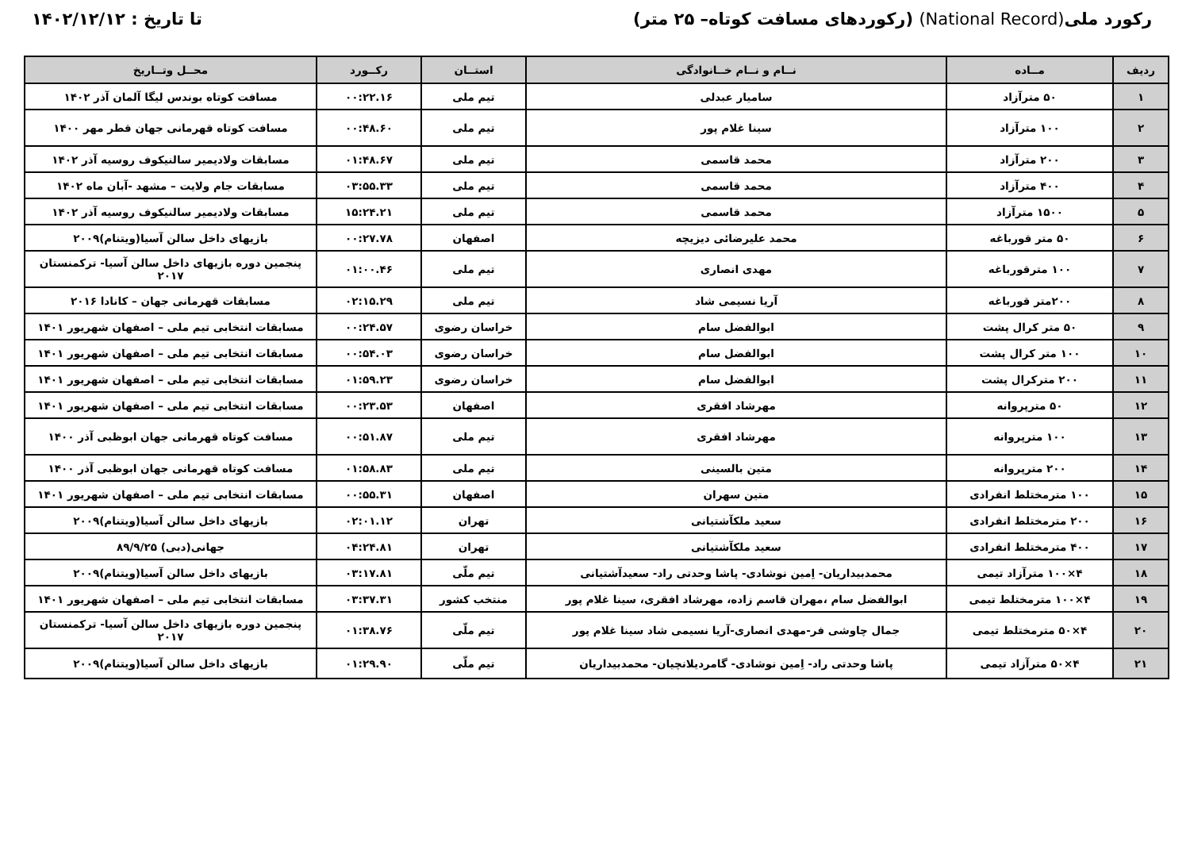رکورد ملی(National Record) (رکوردهای مسافت کوتاه– ۲۵ متر)
تا تاریخ : ۱۴۰۲/۱۲/۱۲
| ردیف | مــاده | نــام و نــام خــانوادگی | استــان | رکــورد | محــل وتــاریخ |
| --- | --- | --- | --- | --- | --- |
| ۱ | ۵۰ مترآزاد | سامیار عبدلی | تیم ملی | ۰۰:۲۲.۱۶ | مسافت کوتاه بوندس لیگا آلمان آذر ۱۴۰۲ |
| ۲ | ۱۰۰ مترآزاد | سینا غلام پور | تیم ملی | ۰۰:۴۸.۶۰ | مسافت کوتاه قهرمانی جهان قطر مهر ۱۴۰۰ |
| ۳ | ۲۰۰ مترآزاد | محمد قاسمی | تیم ملی | ۰۱:۴۸.۶۷ | مسابقات ولادیمیر سالنیکوف روسیه آذر ۱۴۰۲ |
| ۴ | ۴۰۰ مترآزاد | محمد قاسمی | تیم ملی | ۰۳:۵۵.۳۳ | مسابقات جام ولایت – مشهد -آبان ماه ۱۴۰۲ |
| ۵ | ۱۵۰۰ مترآزاد | محمد قاسمی | تیم ملی | ۱۵:۲۴.۲۱ | مسابقات ولادیمیر سالنیکوف روسیه آذر ۱۴۰۲ |
| ۶ | ۵۰ متر قورباغه | محمد علیرضائی دیزیچه | اصفهان | ۰۰:۲۷.۷۸ | بازیهای داخل سالن آسیا(ویتنام)۲۰۰۹ |
| ۷ | ۱۰۰ مترقورباغه | مهدی انصاری | تیم ملی | ۰۱:۰۰.۴۶ | پنجمین دوره بازیهای داخل سالن آسیا- ترکمنستان ۲۰۱۷ |
| ۸ | ۲۰۰متر قورباغه | آریا نسیمی شاد | تیم ملی | ۰۲:۱۵.۲۹ | مسابقات قهرمانی جهان – کانادا ۲۰۱۶ |
| ۹ | ۵۰ متر کرال پشت | ابوالفضل سام | خراسان رضوی | ۰۰:۲۴.۵۷ | مسابقات انتخابی تیم ملی – اصفهان شهریور ۱۴۰۱ |
| ۱۰ | ۱۰۰ متر کرال پشت | ابوالفضل سام | خراسان رضوی | ۰۰:۵۴.۰۳ | مسابقات انتخابی تیم ملی – اصفهان شهریور ۱۴۰۱ |
| ۱۱ | ۲۰۰ مترکرال پشت | ابوالفضل سام | خراسان رضوی | ۰۱:۵۹.۲۳ | مسابقات انتخابی تیم ملی – اصفهان شهریور ۱۴۰۱ |
| ۱۲ | ۵۰ مترپروانه | مهرشاد افقری | اصفهان | ۰۰:۲۳.۵۳ | مسابقات انتخابی تیم ملی – اصفهان شهریور ۱۴۰۱ |
| ۱۳ | ۱۰۰ مترپروانه | مهرشاد افقری | تیم ملی | ۰۰:۵۱.۸۷ | مسافت کوتاه قهرمانی جهان ابوظبی آذر ۱۴۰۰ |
| ۱۴ | ۲۰۰ مترپروانه | متین بالسینی | تیم ملی | ۰۱:۵۸.۸۳ | مسافت کوتاه قهرمانی جهان ابوظبی آذر ۱۴۰۰ |
| ۱۵ | ۱۰۰ مترمختلط انفرادی | متین سهران | اصفهان | ۰۰:۵۵.۳۱ | مسابقات انتخابی تیم ملی – اصفهان شهریور ۱۴۰۱ |
| ۱۶ | ۲۰۰ مترمختلط انفرادی | سعید ملکآشتیانی | تهران | ۰۲:۰۱.۱۲ | بازیهای داخل سالن آسیا(ویتنام)۲۰۰۹ |
| ۱۷ | ۴۰۰ مترمختلط انفرادی | سعید ملکآشتیانی | تهران | ۰۴:۲۴.۸۱ | جهانی(دبی) ۸۹/۹/۲۵ |
| ۱۸ | ۴×۱۰۰ مترآزاد تیمی | محمدبیداریان- اِمین نوشادی- پاشا وحدتی راد- سعیدآشتیانی | تیم ملّی | ۰۳:۱۷.۸۱ | بازیهای داخل سالن آسیا(ویتنام)۲۰۰۹ |
| ۱۹ | ۴×۱۰۰ مترمختلط تیمی | ابوالفضل سام ،مهران قاسم زاده، مهرشاد افقری، سینا غلام پور | منتخب کشور | ۰۳:۳۷.۳۱ | مسابقات انتخابی تیم ملی – اصفهان شهریور ۱۴۰۱ |
| ۲۰ | ۴×۵۰ مترمختلط تیمی | جمال چاوشی فر-مهدی انصاری-آریا نسیمی شاد سینا غلام پور | تیم ملّی | ۰۱:۳۸.۷۶ | پنجمین دوره بازیهای داخل سالن آسیا- ترکمنستان ۲۰۱۷ |
| ۲۱ | ۴×۵۰ مترآزاد تیمی | پاشا وحدتی راد- اِمین نوشادی- گامردیلانچیان- محمدبیداریان | تیم ملّی | ۰۱:۲۹.۹۰ | بازیهای داخل سالن آسیا(ویتنام)۲۰۰۹ |